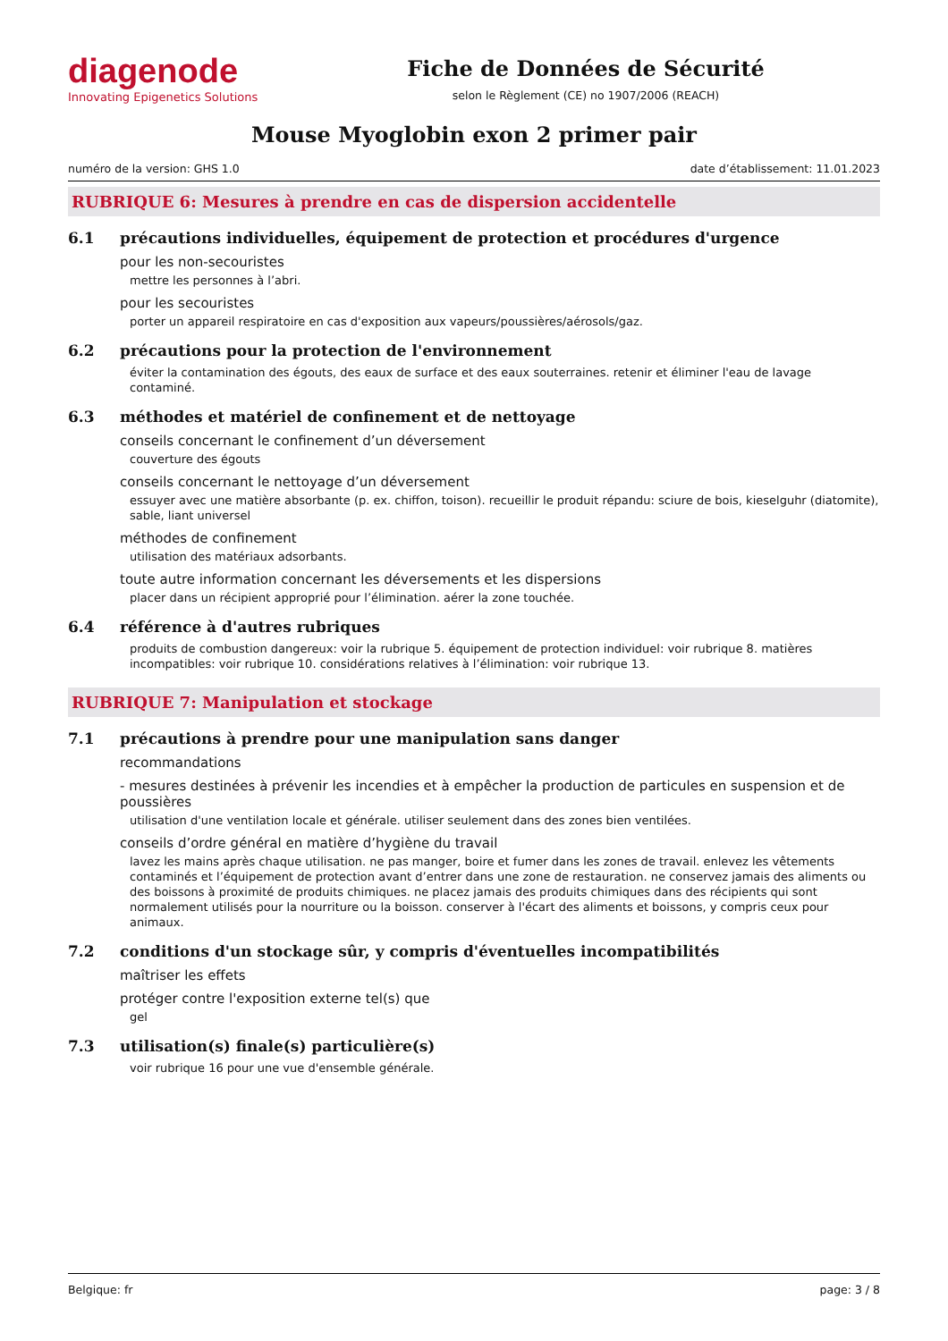diagenode
Innovating Epigenetics Solutions
Fiche de Données de Sécurité
selon le Règlement (CE) no 1907/2006 (REACH)
Mouse Myoglobin exon 2 primer pair
numéro de la version: GHS 1.0 date d’établissement: 11.01.2023
RUBRIQUE 6: Mesures à prendre en cas de dispersion accidentelle
6.1 précautions individuelles, équipement de protection et procédures d'urgence
pour les non-secouristes
mettre les personnes à l’abri.
pour les secouristes
porter un appareil respiratoire en cas d'exposition aux vapeurs/poussières/aérosols/gaz.
6.2 précautions pour la protection de l'environnement
éviter la contamination des égouts, des eaux de surface et des eaux souterraines. retenir et éliminer l'eau de lavage contaminé.
6.3 méthodes et matériel de confinement et de nettoyage
conseils concernant le confinement d’un déversement
couverture des égouts
conseils concernant le nettoyage d’un déversement
essuyer avec une matière absorbante (p. ex. chiffon, toison). recueillir le produit répandu: sciure de bois, kieselguhr (diatomite), sable, liant universel
méthodes de confinement
utilisation des matériaux adsorbants.
toute autre information concernant les déversements et les dispersions
placer dans un récipient approprié pour l’élimination. aérer la zone touchée.
6.4 référence à d'autres rubriques
produits de combustion dangereux: voir la rubrique 5. équipement de protection individuel: voir rubrique 8. matières incompatibles: voir rubrique 10. considérations relatives à l’élimination: voir rubrique 13.
RUBRIQUE 7: Manipulation et stockage
7.1 précautions à prendre pour une manipulation sans danger
recommandations
- mesures destinées à prévenir les incendies et à empêcher la production de particules en suspension et de poussières
utilisation d'une ventilation locale et générale. utiliser seulement dans des zones bien ventilées.
conseils d’ordre général en matière d’hygiène du travail
lavez les mains après chaque utilisation. ne pas manger, boire et fumer dans les zones de travail. enlevez les vêtements contaminés et l’équipement de protection avant d’entrer dans une zone de restauration. ne conservez jamais des aliments ou des boissons à proximité de produits chimiques. ne placez jamais des produits chimiques dans des récipients qui sont normalement utilisés pour la nourriture ou la boisson. conserver à l'écart des aliments et boissons, y compris ceux pour animaux.
7.2 conditions d'un stockage sûr, y compris d'éventuelles incompatibilités
maîtriser les effets
protéger contre l'exposition externe tel(s) que
gel
7.3 utilisation(s) finale(s) particulière(s)
voir rubrique 16 pour une vue d'ensemble générale.
Belgique: fr page: 3 / 8